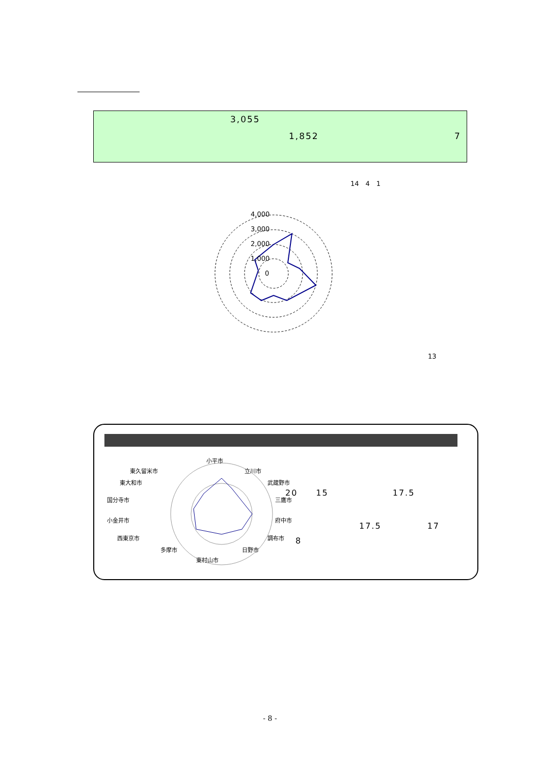3,055
1,852 7
14　4　1
4,000
3,000
2,000
1,000
0
13
小平市
立川市
武蔵野市
三鷹市
府中市
調布市
日野市
東村山市
多摩市
西東京市
小金井市
国分寺市
東大和市
東久留米市
20　　15　　　　　　　17.5
17.5　　　　　17
8
- 8 -